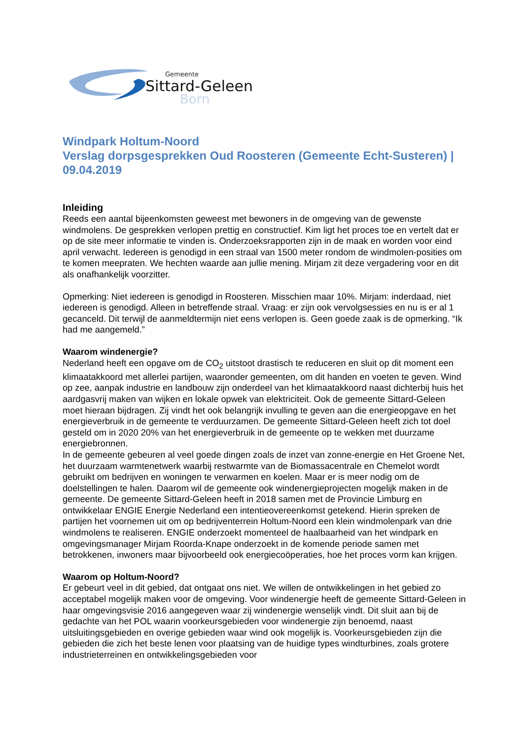Gemeente
Sittard-Geleen
Born
Windpark Holtum-Noord
Verslag dorpsgesprekken Oud Roosteren (Gemeente Echt-Susteren) | 09.04.2019
Inleiding
Reeds een aantal bijeenkomsten geweest met bewoners in de omgeving van de gewenste windmolens. De gesprekken verlopen prettig en constructief. Kim ligt het proces toe en vertelt dat er op de site meer informatie te vinden is. Onderzoeksrapporten zijn in de maak en worden voor eind april verwacht. Iedereen is genodigd in een straal van 1500 meter rondom de windmolen-posities om te komen meepraten. We hechten waarde aan jullie mening. Mirjam zit deze vergadering voor en dit als onafhankelijk voorzitter.
Opmerking: Niet iedereen is genodigd in Roosteren. Misschien maar 10%. Mirjam: inderdaad, niet iedereen is genodigd. Alleen in betreffende straal. Vraag: er zijn ook vervolgsessies en nu is er al 1 gecanceld. Dit terwijl de aanmeldtermijn niet eens verlopen is. Geen goede zaak is de opmerking. “Ik had me aangemeld.”
Waarom windenergie?
Nederland heeft een opgave om de CO<sub>2</sub> uitstoot drastisch te reduceren en sluit op dit moment een klimaatakkoord met allerlei partijen, waaronder gemeenten, om dit handen en voeten te geven. Wind op zee, aanpak industrie en landbouw zijn onderdeel van het klimaatakkoord naast dichterbij huis het aardgasvrij maken van wijken en lokale opwek van elektriciteit. Ook de gemeente Sittard-Geleen moet hieraan bijdragen. Zij vindt het ook belangrijk invulling te geven aan die energieopgave en het energieverbruik in de gemeente te verduurzamen. De gemeente Sittard-Geleen heeft zich tot doel gesteld om in 2020 20% van het energieverbruik in de gemeente op te wekken met duurzame energiebronnen.
In de gemeente gebeuren al veel goede dingen zoals de inzet van zonne-energie en Het Groene Net, het duurzaam warmtenetwerk waarbij restwarmte van de Biomassacentrale en Chemelot wordt gebruikt om bedrijven en woningen te verwarmen en koelen. Maar er is meer nodig om de doelstellingen te halen. Daarom wil de gemeente ook windenergieprojecten mogelijk maken in de gemeente. De gemeente Sittard-Geleen heeft in 2018 samen met de Provincie Limburg en ontwikkelaar ENGIE Energie Nederland een intentieovereenkomst getekend. Hierin spreken de partijen het voornemen uit om op bedrijventerrein Holtum-Noord een klein windmolenpark van drie windmolens te realiseren. ENGIE onderzoekt momenteel de haalbaarheid van het windpark en omgevingsmanager Mirjam Roorda-Knape onderzoekt in de komende periode samen met betrokkenen, inwoners maar bijvoorbeeld ook energiecoöperaties, hoe het proces vorm kan krijgen.
Waarom op Holtum-Noord?
Er gebeurt veel in dit gebied, dat ontgaat ons niet. We willen de ontwikkelingen in het gebied zo acceptabel mogelijk maken voor de omgeving. Voor windenergie heeft de gemeente Sittard-Geleen in haar omgevingsvisie 2016 aangegeven waar zij windenergie wenselijk vindt. Dit sluit aan bij de gedachte van het POL waarin voorkeursgebieden voor windenergie zijn benoemd, naast uitsluitingsgebieden en overige gebieden waar wind ook mogelijk is. Voorkeursgebieden zijn die gebieden die zich het beste lenen voor plaatsing van de huidige types windturbines, zoals grotere industrieterreinen en ontwikkelingsgebieden voor